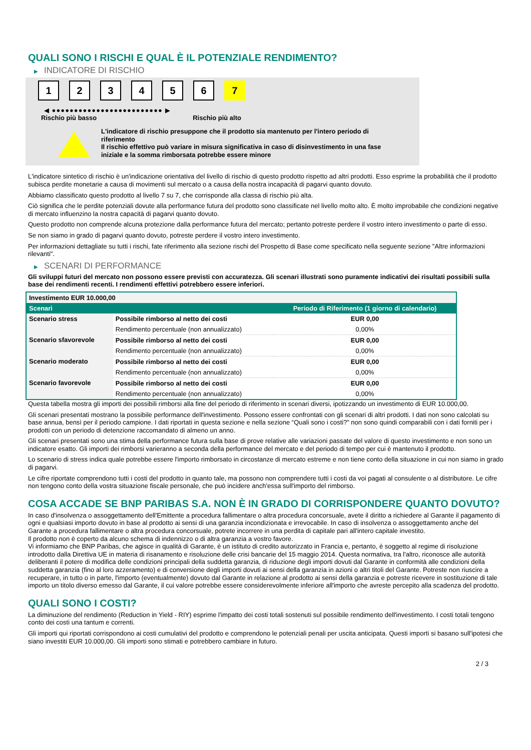QUALI SONO I RISCHI E QUAL È IL POTENZIALE RENDIMENTO?
▶ INDICATORE DI RISCHIO
1 2 3 4 5 6 7
◀ ●●●●●●●●●●●●●●●●●●●●●●●●● ▶
Rischio più basso Rischio più alto
L'indicatore di rischio presuppone che il prodotto sia mantenuto per l'intero periodo di riferimento
Il rischio effettivo può variare in misura significativa in caso di disinvestimento in una fase iniziale e la somma rimborsata potrebbe essere minore
L'indicatore sintetico di rischio è un'indicazione orientativa del livello di rischio di questo prodotto rispetto ad altri prodotti. Esso esprime la probabilità che il prodotto subisca perdite monetarie a causa di movimenti sul mercato o a causa della nostra incapacità di pagarvi quanto dovuto.
Abbiamo classificato questo prodotto al livello 7 su 7, che corrisponde alla classa di rischio più alta.
Ciò significa che le perdite potenziali dovute alla performance futura del prodotto sono classificate nel livello molto alto. È molto improbabile che condizioni negative di mercato influenzino la nostra capacità di pagarvi quanto dovuto.
Questo prodotto non comprende alcuna protezione dalla performance futura del mercato; pertanto potreste perdere il vostro intero investimento o parte di esso.
Se non siamo in grado di pagarvi quanto dovuto, potreste perdere il vostro intero investimento.
Per informazioni dettagliate su tutti i rischi, fate riferimento alla sezione rischi del Prospetto di Base come specificato nella seguente sezione "Altre informazioni rilevanti".
▶ SCENARI DI PERFORMANCE
Gli sviluppi futuri del mercato non possono essere previsti con accuratezza. Gli scenari illustrati sono puramente indicativi dei risultati possibili sulla base dei rendimenti recenti. I rendimenti effettivi potrebbero essere inferiori.
| Investimento EUR 10.000,00 | | |
| --- | --- | --- |
| Scenari | | Periodo di Riferimento (1 giorno di calendario) |
| Scenario stress | Possibile rimborso al netto dei costi | EUR 0,00 |
| | Rendimento percentuale (non annualizzato) | 0,00% |
| Scenario sfavorevole | Possibile rimborso al netto dei costi | EUR 0,00 |
| | Rendimento percentuale (non annualizzato) | 0,00% |
| Scenario moderato | Possibile rimborso al netto dei costi | EUR 0,00 |
| | Rendimento percentuale (non annualizzato) | 0,00% |
| Scenario favorevole | Possibile rimborso al netto dei costi | EUR 0,00 |
| | Rendimento percentuale (non annualizzato) | 0,00% |
Questa tabella mostra gli importi dei possibili rimborsi alla fine del periodo di riferimento in scenari diversi, ipotizzando un investimento di EUR 10.000,00.
Gli scenari presentati mostrano la possibile performance dell'investimento. Possono essere confrontati con gli scenari di altri prodotti. I dati non sono calcolati su base annua, bensì per il periodo campione. I dati riportati in questa sezione e nella sezione “Quali sono i costi?” non sono quindi comparabili con i dati forniti per i prodotti con un periodo di detenzione raccomandato di almeno un anno.
Gli scenari presentati sono una stima della performance futura sulla base di prove relative alle variazioni passate del valore di questo investimento e non sono un indicatore esatto. Gli importi dei rimborsi varieranno a seconda della performance del mercato e del periodo di tempo per cui è mantenuto il prodotto.
Lo scenario di stress indica quale potrebbe essere l'importo rimborsato in circostanze di mercato estreme e non tiene conto della situazione in cui non siamo in grado di pagarvi.
Le cifre riportate comprendono tutti i costi del prodotto in quanto tale, ma possono non comprendere tutti i costi da voi pagati al consulente o al distributore. Le cifre non tengono conto della vostra situazione fiscale personale, che può incidere anch'essa sull'importo del rimborso.
COSA ACCADE SE BNP PARIBAS S.A. NON È IN GRADO DI CORRISPONDERE QUANTO DOVUTO?
In caso d'insolvenza o assoggettamento dell'Emittente a procedura fallimentare o altra procedura concorsuale, avete il diritto a richiedere al Garante il pagamento di ogni e qualsiasi importo dovuto in base al prodotto ai sensi di una garanzia incondizionata e irrevocabile. In caso di insolvenza o assoggettamento anche del Garante a procedura fallimentare o altra procedura concorsuale, potrete incorrere in una perdita di capitale pari all'intero capitale investito.
Il prodotto non è coperto da alcuno schema di indennizzo o di altra garanzia a vostro favore.
Vi informiamo che BNP Paribas, che agisce in qualità di Garante, è un istituto di credito autorizzato in Francia e, pertanto, è soggetto al regime di risoluzione introdotto dalla Direttiva UE in materia di risanamento e risoluzione delle crisi bancarie del 15 maggio 2014. Questa normativa, tra l'altro, riconosce alle autorità deliberanti il potere di modifica delle condizioni principali della suddetta garanzia, di riduzione degli importi dovuti dal Garante in conformità alle condizioni della suddetta garanzia (fino al loro azzeramento) e di conversione degli importi dovuti ai sensi della garanzia in azioni o altri titoli del Garante. Potreste non riuscire a recuperare, in tutto o in parte, l'importo (eventualmente) dovuto dal Garante in relazione al prodotto ai sensi della garanzia e potreste ricevere in sostituzione di tale importo un titolo diverso emesso dal Garante, il cui valore potrebbe essere considerevolmente inferiore all'importo che avreste percepito alla scadenza del prodotto.
QUALI SONO I COSTI?
La diminuzione del rendimento (Reduction in Yield - RIY) esprime l'impatto dei costi totali sostenuti sul possibile rendimento dell'investimento. I costi totali tengono conto dei costi una tantum e correnti.
Gli importi qui riportati corrispondono ai costi cumulativi del prodotto e comprendono le potenziali penali per uscita anticipata. Questi importi si basano sull'ipotesi che siano investiti EUR 10.000,00. Gli importi sono stimati e potrebbero cambiare in futuro.
2 / 3